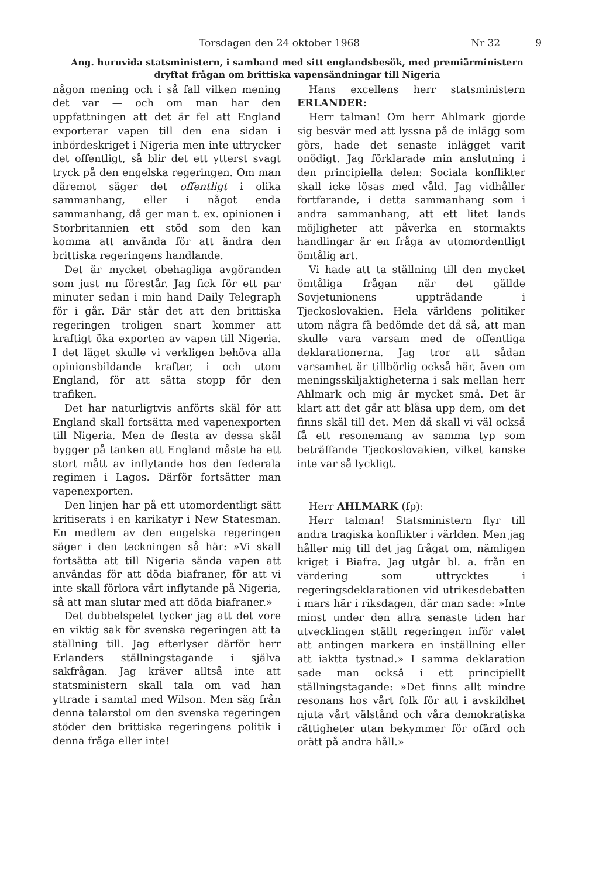Torsdagen den 24 oktober 1968 Nr 32 9
Ang. huruvida statsministern, i samband med sitt englandsbesök, med premiärministern dryftat frågan om brittiska vapensändningar till Nigeria
någon mening och i så fall vilken mening det var — och om man har den uppfattningen att det är fel att England exporterar vapen till den ena sidan i inbördeskriget i Nigeria men inte uttrycker det offentligt, så blir det ett ytterst svagt tryck på den engelska regeringen. Om man däremot säger det offentligt i olika sammanhang, eller i något enda sammanhang, då ger man t. ex. opinionen i Storbritannien ett stöd som den kan komma att använda för att ändra den brittiska regeringens handlande.
Det är mycket obehagliga avgöranden som just nu förestår. Jag fick för ett par minuter sedan i min hand Daily Telegraph för i går. Där står det att den brittiska regeringen troligen snart kommer att kraftigt öka exporten av vapen till Nigeria. I det läget skulle vi verkligen behöva alla opinionsbildande krafter, i och utom England, för att sätta stopp för den trafiken.
Det har naturligtvis anförts skäl för att England skall fortsätta med vapenexporten till Nigeria. Men de flesta av dessa skäl bygger på tanken att England måste ha ett stort mått av inflytande hos den federala regimen i Lagos. Därför fortsätter man vapenexporten.
Den linjen har på ett utomordentligt sätt kritiserats i en karikatyr i New Statesman. En medlem av den engelska regeringen säger i den teckningen så här: »Vi skall fortsätta att till Nigeria sända vapen att användas för att döda biafraner, för att vi inte skall förlora vårt inflytande på Nigeria, så att man slutar med att döda biafraner.»
Det dubbelspelet tycker jag att det vore en viktig sak för svenska regeringen att ta ställning till. Jag efterlyser därför herr Erlanders ställningstagande i själva sakfrågan. Jag kräver alltså inte att statsministern skall tala om vad han yttrade i samtal med Wilson. Men säg från denna talarstol om den svenska regeringen stöder den brittiska regeringens politik i denna fråga eller inte!
Hans excellens herr statsministern ERLANDER:
Herr talman! Om herr Ahlmark gjorde sig besvär med att lyssna på de inlägg som görs, hade det senaste inlägget varit onödigt. Jag förklarade min anslutning i den principiella delen: Sociala konflikter skall icke lösas med våld. Jag vidhåller fortfarande, i detta sammanhang som i andra sammanhang, att ett litet lands möjligheter att påverka en stormakts handlingar är en fråga av utomordentligt ömtålig art.
Vi hade att ta ställning till den mycket ömtåliga frågan när det gällde Sovjetunionens uppträdande i Tjeckoslovakien. Hela världens politiker utom några få bedömde det då så, att man skulle vara varsam med de offentliga deklarationerna. Jag tror att sådan varsamhet är tillbörlig också här, även om meningsskiljaktigheterna i sak mellan herr Ahlmark och mig är mycket små. Det är klart att det går att blåsa upp dem, om det finns skäl till det. Men då skall vi väl också få ett resonemang av samma typ som beträffande Tjeckoslovakien, vilket kanske inte var så lyckligt.
Herr AHLMARK (fp):
Herr talman! Statsministern flyr till andra tragiska konflikter i världen. Men jag håller mig till det jag frågat om, nämligen kriget i Biafra. Jag utgår bl. a. från en värdering som uttrycktes i regeringsdeklarationen vid utrikesdebatten i mars här i riksdagen, där man sade: »Inte minst under den allra senaste tiden har utvecklingen ställt regeringen inför valet att antingen markera en inställning eller att iaktta tystnad.» I samma deklaration sade man också i ett principiellt ställningstagande: »Det finns allt mindre resonans hos vårt folk för att i avskildhet njuta vårt välstånd och våra demokratiska rättigheter utan bekymmer för ofärd och orätt på andra håll.»